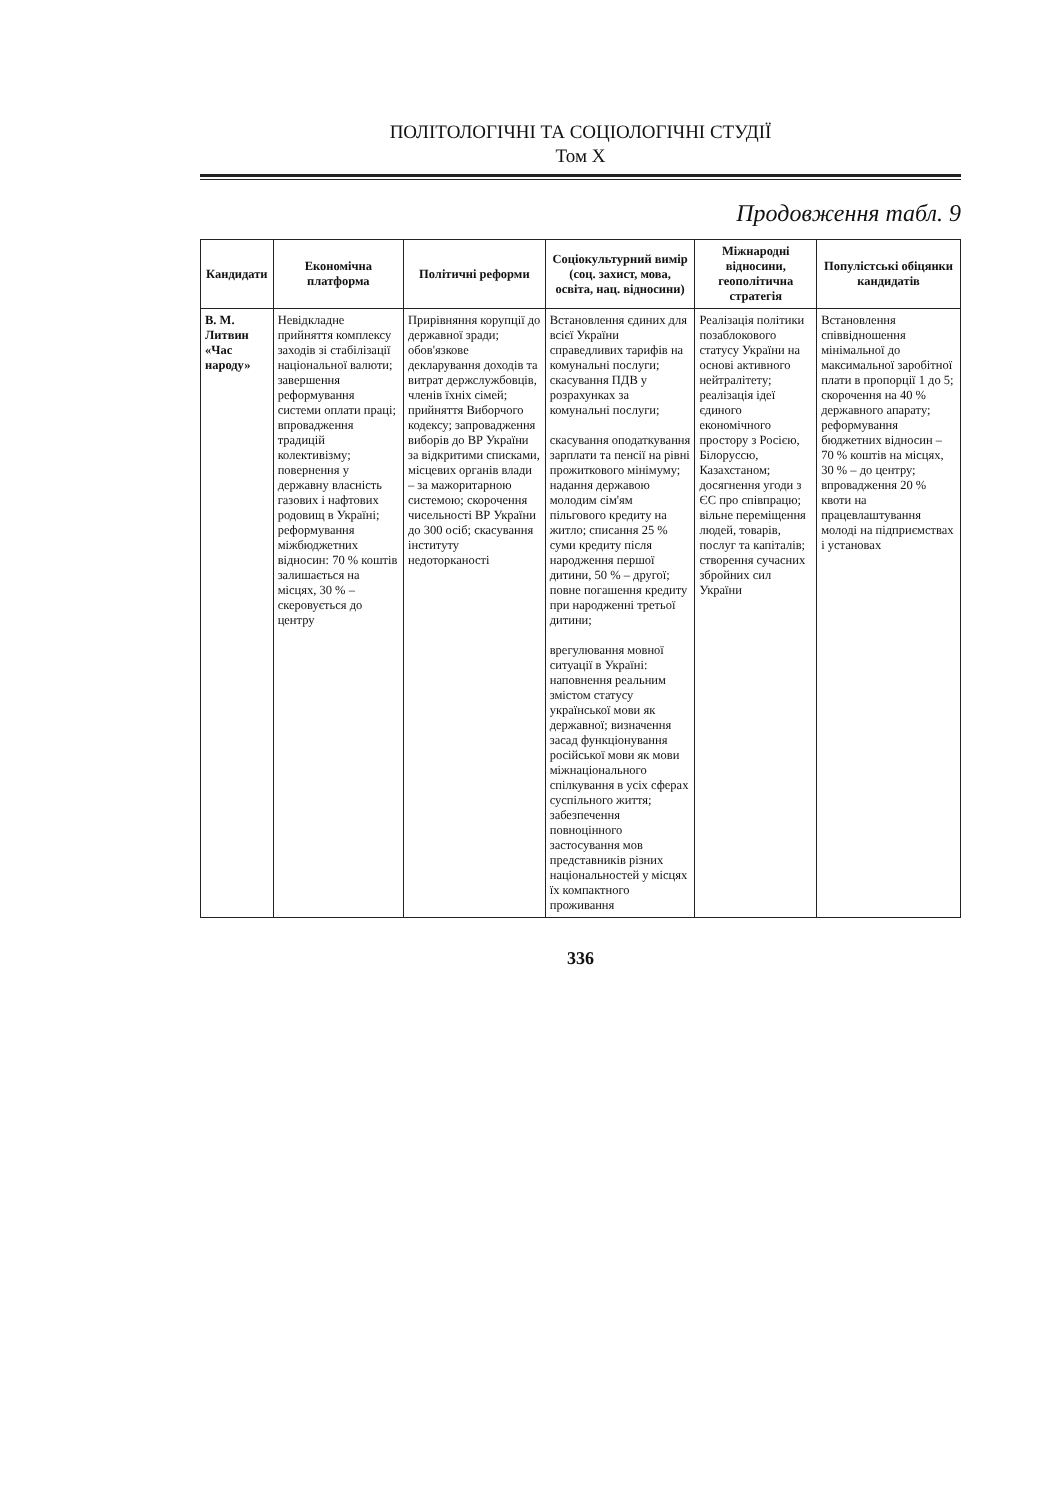ПОЛІТОЛОГІЧНІ ТА СОЦІОЛОГІЧНІ СТУДІЇ
Том X
Продовження табл. 9
| Кандидати | Економічна платформа | Політичні реформи | Соціокультурний вимір (соц. захист, мова, освіта, нац. відносини) | Міжнародні відносини, геополітична стратегія | Популістські обіцянки кандидатів |
| --- | --- | --- | --- | --- | --- |
| В. М. Литвин «Час народу» | Невідкладне прийняття комплексу заходів зі стабілізації національної валюти; завершення реформування системи оплати праці; впровадження традицій колективізму; повернення у державну власність газових і нафтових родовищ в Україні; реформування міжбюджетних відносин: 70 % коштів залишається на місцях, 30 % – скеровується до центру | Прирівняння корупції до державної зради; обов'язкове декларування доходів та витрат держслужбовців, членів їхніх сімей; прийняття Виборчого кодексу; запровадження виборів до ВР України за відкритими списками, місцевих органів влади – за мажоритарною системою; скорочення чисельності ВР України до 300 осіб; скасування інституту недоторканості | Встановлення єдиних для всієї України справедливих тарифів на комунальні послуги; скасування ПДВ у розрахунках за комунальні послуги; скасування оподаткування зарплати та пенсії на рівні прожиткового мінімуму; надання державою молодим сім'ям пільгового кредиту на житло; списання 25 % суми кредиту після народження першої дитини, 50 % – другої; повне погашення кредиту при народженні третьої дитини; врегулювання мовної ситуації в Україні: наповнення реальним змістом статусу української мови як державної; визначення засад функціонування російської мови як мови міжнаціонального спілкування в усіх сферах суспільного життя; забезпечення повноцінного застосування мов представників різних національностей у місцях їх компактного проживання | Реалізація політики позаблокового статусу України на основі активного нейтралітету; реалізація ідеї єдиного економічного простору з Росією, Білоруссю, Казахстаном; досягнення угоди з ЄС про співпрацю; вільне переміщення людей, товарів, послуг та капіталів; створення сучасних збройних сил України | Встановлення співвідношення мінімальної до максимальної заробітної плати в пропорції 1 до 5; скорочення на 40 % державного апарату; реформування бюджетних відносин – 70 % коштів на місцях, 30 % – до центру; впровадження 20 % квоти на працевлаштування молоді на підприємствах і установах |
336